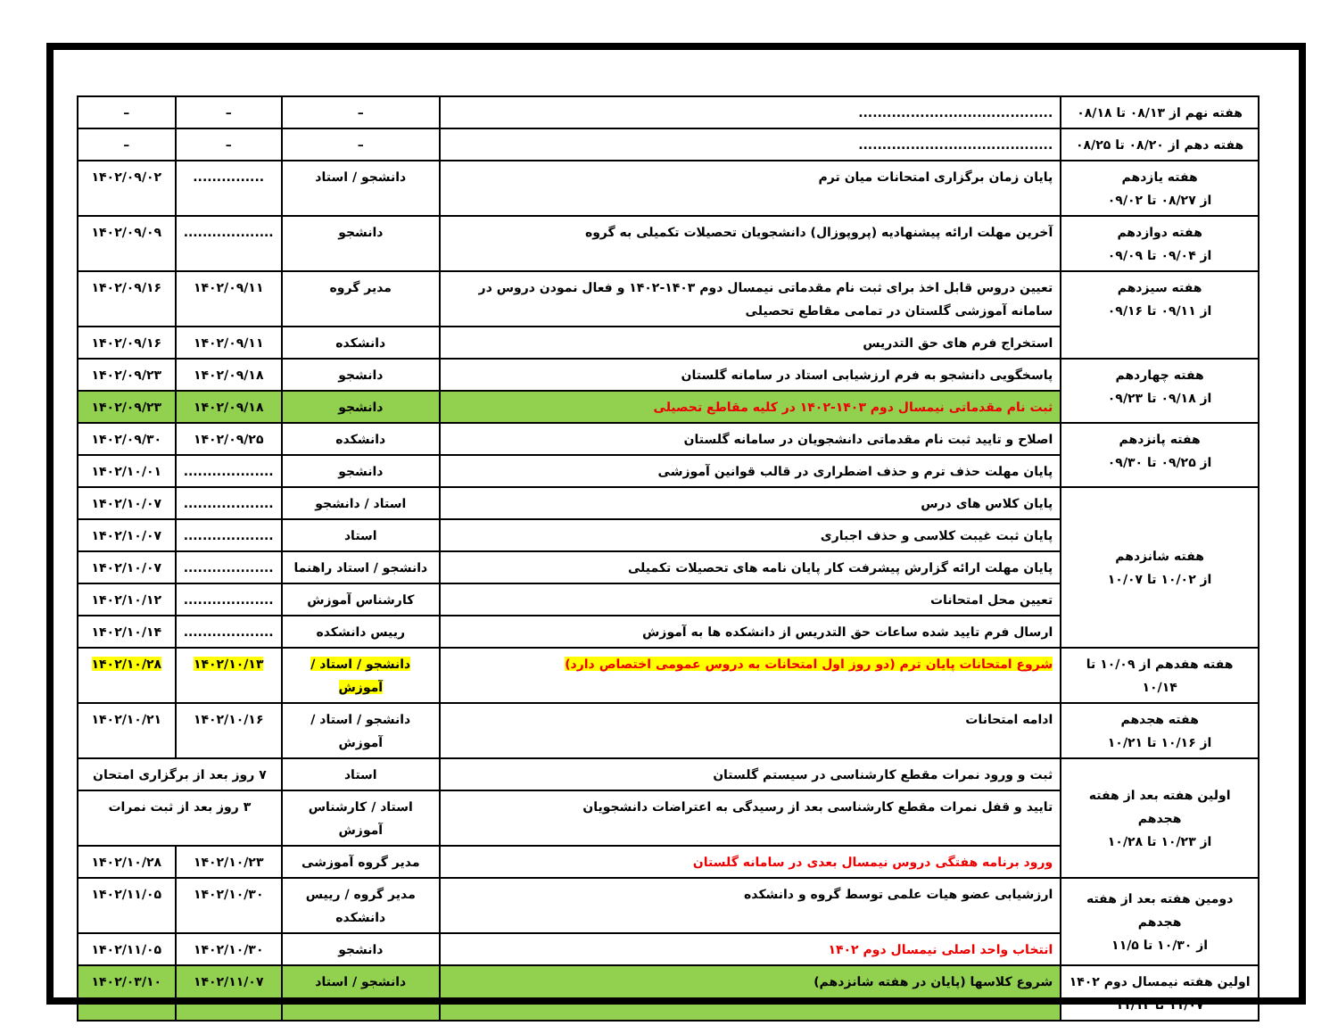| هفته نهم از ۰۸/۱۳ تا ۰۸/۱۸ | ......................................... | – | – | – |
| هفته دهم از ۰۸/۲۰ تا ۰۸/۲۵ | ......................................... | – | – | – |
| هفته یازدهم از ۰۸/۲۷ تا ۰۹/۰۲ | پایان زمان برگزاری امتحانات میان ترم | دانشجو / استاد | ............... | ۱۴۰۲/۰۹/۰۲ |
| هفته دوازدهم از ۰۹/۰۴ تا ۰۹/۰۹ | آخرین مهلت ارائه پیشنهادیه (پروپوزال) دانشجویان تحصیلات تکمیلی به گروه | دانشجو | ................... | ۱۴۰۲/۰۹/۰۹ |
| هفته سیزدهم از ۰۹/۱۱ تا ۰۹/۱۶ | تعیین دروس قابل اخذ برای ثبت نام مقدماتی نیمسال دوم ۱۴۰۳-۱۴۰۲ و فعال نمودن دروس در سامانه آموزشی گلستان در تمامی مقاطع تحصیلی | مدیر گروه | ۱۴۰۲/۰۹/۱۱ | ۱۴۰۲/۰۹/۱۶ |
| | استخراج فرم های حق التدریس | دانشکده | ۱۴۰۲/۰۹/۱۱ | ۱۴۰۲/۰۹/۱۶ |
| هفته چهاردهم از ۰۹/۱۸ تا ۰۹/۲۳ | پاسخگویی دانشجو به فرم ارزشیابی استاد در سامانه گلستان | دانشجو | ۱۴۰۲/۰۹/۱۸ | ۱۴۰۲/۰۹/۲۳ |
| | ثبت نام مقدماتی نیمسال دوم ۱۴۰۳-۱۴۰۲ در کلیه مقاطع تحصیلی | دانشجو | ۱۴۰۲/۰۹/۱۸ | ۱۴۰۲/۰۹/۲۳ |
| هفته پانزدهم از ۰۹/۲۵ تا ۰۹/۳۰ | اصلاح و تایید ثبت نام مقدماتی دانشجویان در سامانه گلستان | دانشکده | ۱۴۰۲/۰۹/۲۵ | ۱۴۰۲/۰۹/۳۰ |
| | پایان مهلت حذف ترم و حذف اضطراری در قالب قوانین آموزشی | دانشجو | ................... | ۱۴۰۲/۱۰/۰۱ |
| هفته شانزدهم از ۱۰/۰۲ تا ۱۰/۰۷ | پایان کلاس های درس | استاد / دانشجو | ................... | ۱۴۰۲/۱۰/۰۷ |
| | پایان ثبت غیبت کلاسی و حذف اجباری | استاد | ................... | ۱۴۰۲/۱۰/۰۷ |
| | پایان مهلت ارائه گزارش پیشرفت کار پایان نامه های تحصیلات تکمیلی | دانشجو / استاد راهنما | ................... | ۱۴۰۲/۱۰/۰۷ |
| | تعیین محل امتحانات | کارشناس آموزش | ................... | ۱۴۰۲/۱۰/۱۲ |
| | ارسال فرم تایید شده ساعات حق التدریس از دانشکده ها به آموزش | رییس دانشکده | ................... | ۱۴۰۲/۱۰/۱۴ |
| هفته هفدهم از ۱۰/۰۹ تا ۱۰/۱۴ | شروع امتحانات پایان ترم (دو روز اول امتحانات به دروس عمومی اختصاص دارد) | دانشجو / استاد / آموزش | ۱۴۰۲/۱۰/۱۳ | ۱۴۰۲/۱۰/۲۸ |
| هفته هجدهم از ۱۰/۱۶ تا ۱۰/۲۱ | ادامه امتحانات | دانشجو / استاد / آموزش | ۱۴۰۲/۱۰/۱۶ | ۱۴۰۲/۱۰/۲۱ |
| اولین هفته بعد از هفته هجدهم از ۱۰/۲۳ تا ۱۰/۲۸ | ثبت و ورود نمرات مقطع کارشناسی در سیستم گلستان | استاد | ۷ روز بعد از برگزاری امتحان | |
| | تایید و قفل نمرات مقطع کارشناسی بعد از رسیدگی به اعتراضات دانشجویان | استاد / کارشناس آموزش | ۳ روز بعد از ثبت نمرات | |
| | ورود برنامه هفتگی دروس نیمسال بعدی در سامانه گلستان | مدیر گروه آموزشی | ۱۴۰۲/۱۰/۲۳ | ۱۴۰۲/۱۰/۲۸ |
| دومین هفته بعد از هفته هجدهم از ۱۰/۳۰ تا ۱۱/۵ | ارزشیابی عضو هیات علمی توسط گروه و دانشکده | مدیر گروه / رییس دانشکده | ۱۴۰۲/۱۰/۳۰ | ۱۴۰۲/۱۱/۰۵ |
| | انتخاب واحد اصلی نیمسال دوم ۱۴۰۲ | دانشجو | ۱۴۰۲/۱۰/۳۰ | ۱۴۰۲/۱۱/۰۵ |
| اولین هفته نیمسال دوم ۱۴۰۲ ۱۱/۰۷ تا ۱۱/۱۲ | شروع کلاسها (پایان در هفته شانزدهم) | دانشجو / استاد | ۱۴۰۲/۱۱/۰۷ | ۱۴۰۲/۰۳/۱۰ |